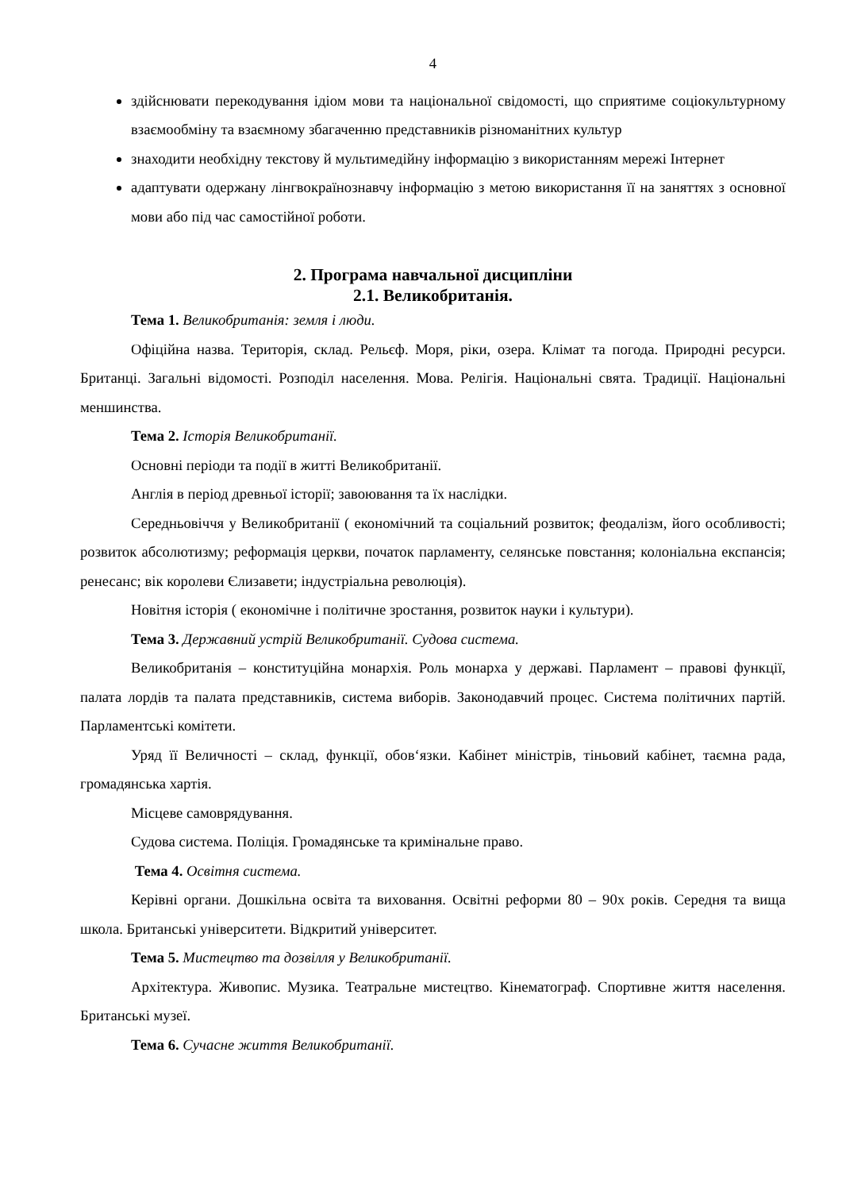4
здійснювати перекодування ідіом мови та національної свідомості, що сприятиме соціокультурному взаємообміну та взаємному збагаченню представників різноманітних культур
знаходити необхідну текстову й мультимедійну інформацію з використанням мережі Інтернет
адаптувати одержану лінгвокраїнознавчу інформацію з метою використання її на заняттях з основної мови або під час самостійної роботи.
2. Програма навчальної дисципліни
2.1. Великобританія.
Тема 1. Великобританія: земля і люди.
Офіційна назва. Територія, склад. Рельєф. Моря, ріки, озера. Клімат та погода. Природні ресурси. Британці. Загальні відомості. Розподіл населення. Мова. Релігія. Національні свята. Традиції. Національні меншинства.
Тема 2. Історія Великобританії.
Основні періоди та події в житті Великобританії.
Англія в період древньої історії; завоювання та їх наслідки.
Середньовіччя у Великобританії ( економічний та соціальний розвиток; феодалізм, його особливості; розвиток абсолютизму; реформація церкви, початок парламенту, селянське повстання; колоніальна експансія; ренесанс; вік королеви Єлизавети; індустріальна революція).
Новітня історія ( економічне і політичне зростання, розвиток науки і культури).
Тема 3. Державний устрій Великобританії. Судова система.
Великобританія – конституційна монархія. Роль монарха у державі. Парламент – правові функції, палата лордів та палата представників, система виборів. Законодавчий процес. Система політичних партій. Парламентські комітети.
Уряд її Величності – склад, функції, обов‘язки. Кабінет міністрів, тіньовий кабінет, таємна рада, громадянська хартія.
Місцеве самоврядування.
Судова система. Поліція. Громадянське та кримінальне право.
Тема 4. Освітня система.
Керівні органи. Дошкільна освіта та виховання. Освітні реформи 80 – 90х років. Середня та вища школа. Британські університети. Відкритий університет.
Тема 5. Мистецтво та дозвілля у Великобританії.
Архітектура. Живопис. Музика. Театральне мистецтво. Кінематограф. Спортивне життя населення. Британські музеї.
Тема 6. Сучасне життя Великобританії.